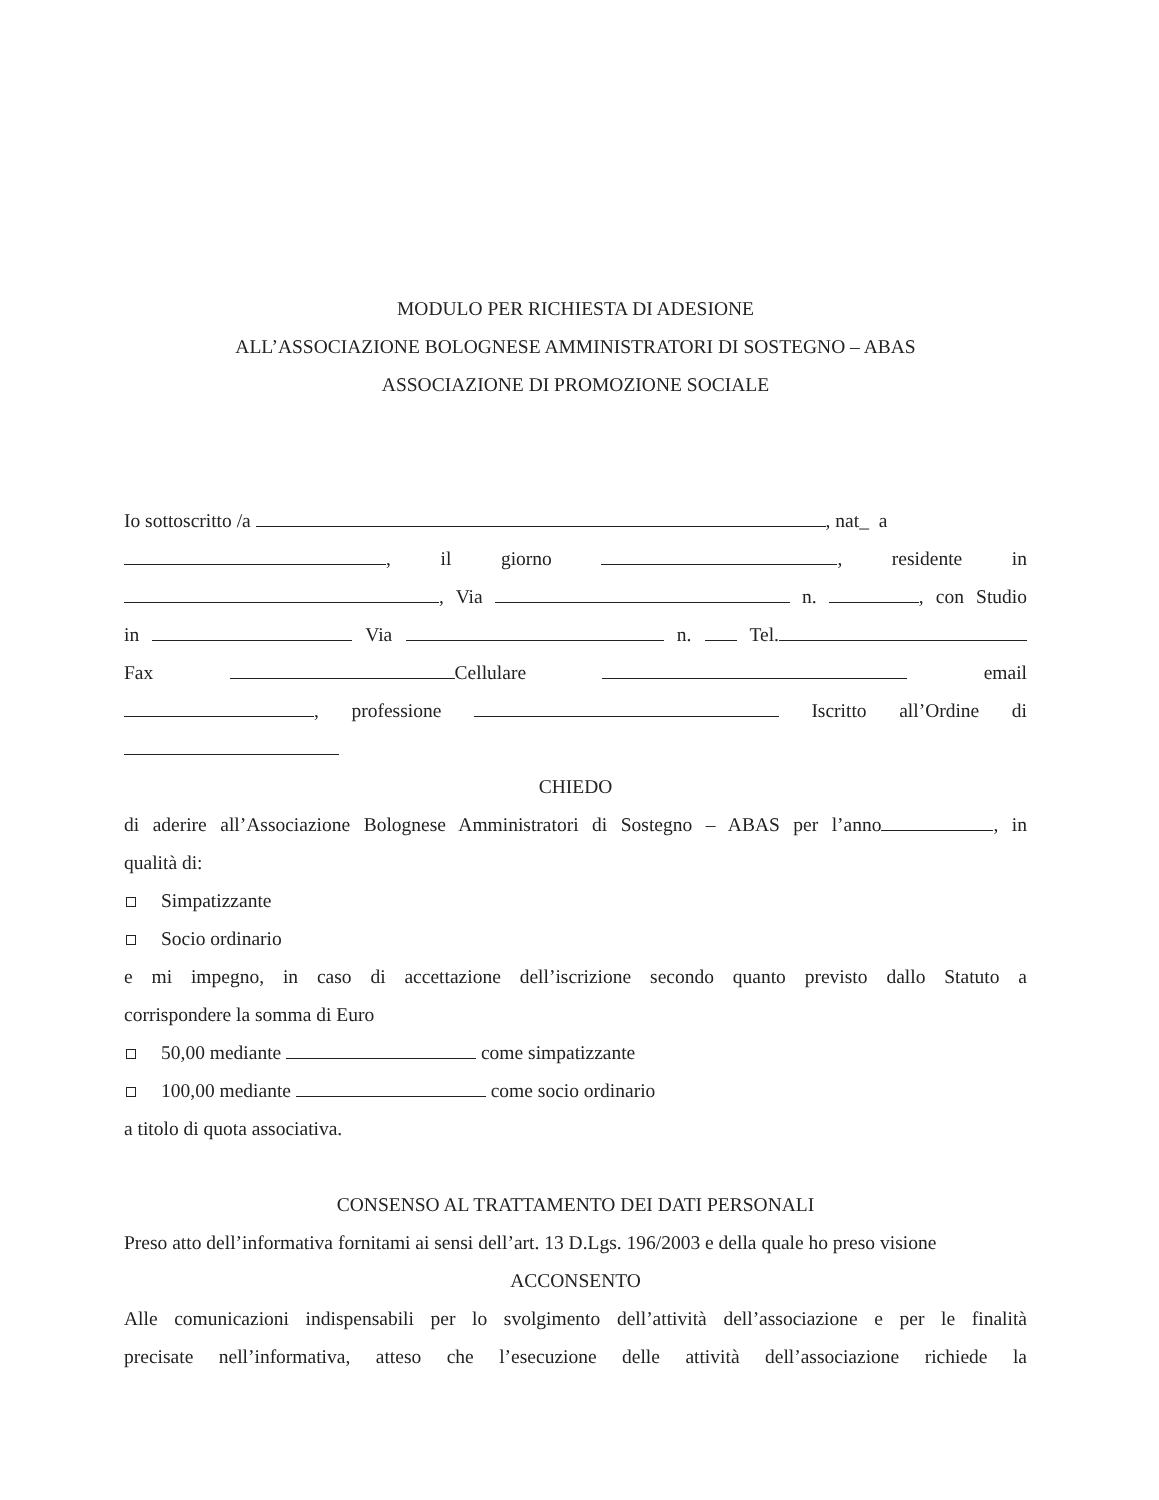MODULO PER RICHIESTA DI ADESIONE
ALL’ASSOCIAZIONE BOLOGNESE AMMINISTRATORI DI SOSTEGNO – ABAS
ASSOCIAZIONE DI PROMOZIONE SOCIALE
Io sottoscritto /a , nat_ a
, il giorno , residente in
, Via n. , con Studio
in Via n. Tel.
Fax Cellulare email
, professione Iscritto all’Ordine di
CHIEDO
di aderire all’Associazione Bolognese Amministratori di Sostegno – ABAS per l’anno , in
qualità di:
Simpatizzante
Socio ordinario
e mi impegno, in caso di accettazione dell’iscrizione secondo quanto previsto dallo Statuto a
corrispondere la somma di Euro
50,00 mediante come simpatizzante
100,00 mediante come socio ordinario
a titolo di quota associativa.
CONSENSO AL TRATTAMENTO DEI DATI PERSONALI
Preso atto dell’informativa fornitami ai sensi dell’art. 13 D.Lgs. 196/2003 e della quale ho preso visione
ACCONSENTO
Alle comunicazioni indispensabili per lo svolgimento dell’attività dell’associazione e per le finalità
precisate nell’informativa, atteso che l’esecuzione delle attività dell’associazione richiede la